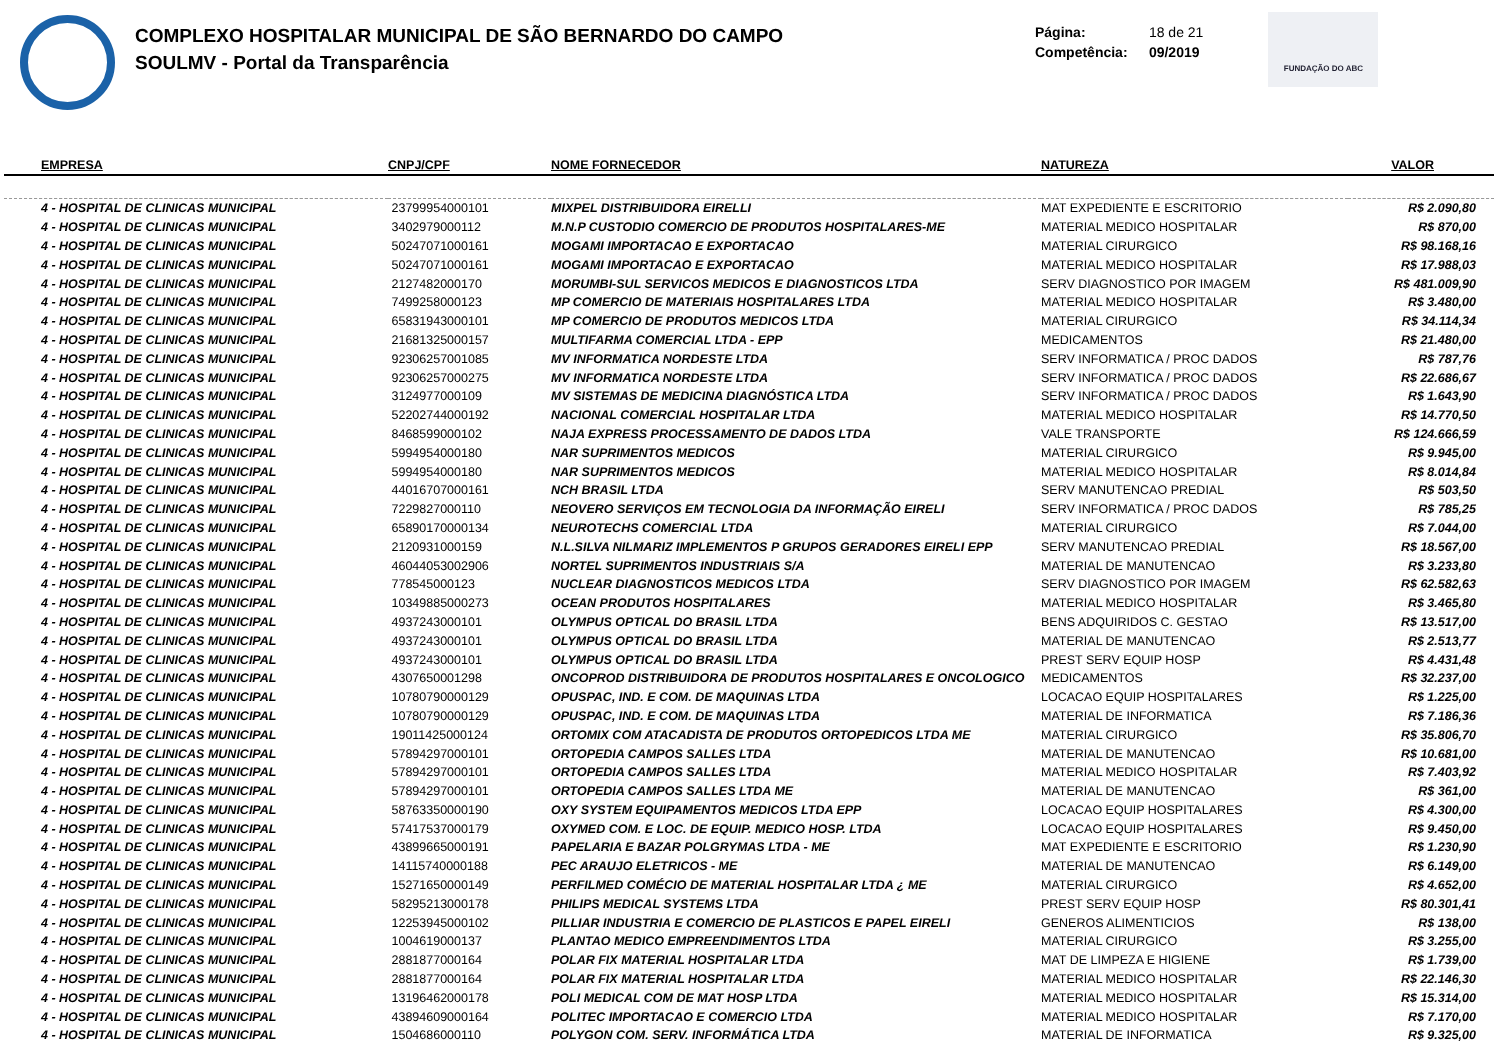COMPLEXO HOSPITALAR MUNICIPAL DE SÃO BERNARDO DO CAMPO
SOULMV - Portal da Transparência
Página: 18 de 21
Competência: 09/2019
FUNDAÇÃO DO ABC
| EMPRESA | CNPJ/CPF | NOME FORNECEDOR | NATUREZA | VALOR |
| --- | --- | --- | --- | --- |
| 4 - HOSPITAL DE CLINICAS MUNICIPAL | 23799954000101 | MIXPEL DISTRIBUIDORA EIRELLI | MAT EXPEDIENTE E ESCRITORIO | R$ 2.090,80 |
| 4 - HOSPITAL DE CLINICAS MUNICIPAL | 3402979000112 | M.N.P CUSTODIO COMERCIO DE PRODUTOS HOSPITALARES-ME | MATERIAL MEDICO HOSPITALAR | R$ 870,00 |
| 4 - HOSPITAL DE CLINICAS MUNICIPAL | 50247071000161 | MOGAMI IMPORTACAO E EXPORTACAO | MATERIAL CIRURGICO | R$ 98.168,16 |
| 4 - HOSPITAL DE CLINICAS MUNICIPAL | 50247071000161 | MOGAMI IMPORTACAO E EXPORTACAO | MATERIAL MEDICO HOSPITALAR | R$ 17.988,03 |
| 4 - HOSPITAL DE CLINICAS MUNICIPAL | 2127482000170 | MORUMBI-SUL SERVICOS MEDICOS E DIAGNOSTICOS LTDA | SERV DIAGNOSTICO POR IMAGEM | R$ 481.009,90 |
| 4 - HOSPITAL DE CLINICAS MUNICIPAL | 7499258000123 | MP COMERCIO DE MATERIAIS HOSPITALARES LTDA | MATERIAL MEDICO HOSPITALAR | R$ 3.480,00 |
| 4 - HOSPITAL DE CLINICAS MUNICIPAL | 65831943000101 | MP COMERCIO DE PRODUTOS MEDICOS LTDA | MATERIAL CIRURGICO | R$ 34.114,34 |
| 4 - HOSPITAL DE CLINICAS MUNICIPAL | 21681325000157 | MULTIFARMA COMERCIAL LTDA - EPP | MEDICAMENTOS | R$ 21.480,00 |
| 4 - HOSPITAL DE CLINICAS MUNICIPAL | 92306257001085 | MV INFORMATICA NORDESTE LTDA | SERV INFORMATICA / PROC DADOS | R$ 787,76 |
| 4 - HOSPITAL DE CLINICAS MUNICIPAL | 92306257000275 | MV INFORMATICA NORDESTE LTDA | SERV INFORMATICA / PROC DADOS | R$ 22.686,67 |
| 4 - HOSPITAL DE CLINICAS MUNICIPAL | 3124977000109 | MV SISTEMAS DE MEDICINA DIAGNÓSTICA LTDA | SERV INFORMATICA / PROC DADOS | R$ 1.643,90 |
| 4 - HOSPITAL DE CLINICAS MUNICIPAL | 52202744000192 | NACIONAL COMERCIAL HOSPITALAR LTDA | MATERIAL MEDICO HOSPITALAR | R$ 14.770,50 |
| 4 - HOSPITAL DE CLINICAS MUNICIPAL | 8468599000102 | NAJA EXPRESS PROCESSAMENTO DE DADOS LTDA | VALE TRANSPORTE | R$ 124.666,59 |
| 4 - HOSPITAL DE CLINICAS MUNICIPAL | 5994954000180 | NAR SUPRIMENTOS MEDICOS | MATERIAL CIRURGICO | R$ 9.945,00 |
| 4 - HOSPITAL DE CLINICAS MUNICIPAL | 5994954000180 | NAR SUPRIMENTOS MEDICOS | MATERIAL MEDICO HOSPITALAR | R$ 8.014,84 |
| 4 - HOSPITAL DE CLINICAS MUNICIPAL | 44016707000161 | NCH BRASIL LTDA | SERV MANUTENCAO PREDIAL | R$ 503,50 |
| 4 - HOSPITAL DE CLINICAS MUNICIPAL | 7229827000110 | NEOVERO SERVIÇOS EM TECNOLOGIA DA INFORMAÇÃO EIRELI | SERV INFORMATICA / PROC DADOS | R$ 785,25 |
| 4 - HOSPITAL DE CLINICAS MUNICIPAL | 65890170000134 | NEUROTECHS COMERCIAL LTDA | MATERIAL CIRURGICO | R$ 7.044,00 |
| 4 - HOSPITAL DE CLINICAS MUNICIPAL | 2120931000159 | N.L.SILVA NILMARIZ IMPLEMENTOS P GRUPOS GERADORES EIRELI EPP | SERV MANUTENCAO PREDIAL | R$ 18.567,00 |
| 4 - HOSPITAL DE CLINICAS MUNICIPAL | 46044053002906 | NORTEL SUPRIMENTOS INDUSTRIAIS S/A | MATERIAL DE MANUTENCAO | R$ 3.233,80 |
| 4 - HOSPITAL DE CLINICAS MUNICIPAL | 778545000123 | NUCLEAR DIAGNOSTICOS MEDICOS LTDA | SERV DIAGNOSTICO POR IMAGEM | R$ 62.582,63 |
| 4 - HOSPITAL DE CLINICAS MUNICIPAL | 10349885000273 | OCEAN PRODUTOS HOSPITALARES | MATERIAL MEDICO HOSPITALAR | R$ 3.465,80 |
| 4 - HOSPITAL DE CLINICAS MUNICIPAL | 4937243000101 | OLYMPUS OPTICAL DO BRASIL LTDA | BENS ADQUIRIDOS C. GESTAO | R$ 13.517,00 |
| 4 - HOSPITAL DE CLINICAS MUNICIPAL | 4937243000101 | OLYMPUS OPTICAL DO BRASIL LTDA | MATERIAL DE MANUTENCAO | R$ 2.513,77 |
| 4 - HOSPITAL DE CLINICAS MUNICIPAL | 4937243000101 | OLYMPUS OPTICAL DO BRASIL LTDA | PREST SERV EQUIP HOSP | R$ 4.431,48 |
| 4 - HOSPITAL DE CLINICAS MUNICIPAL | 4307650001298 | ONCOPROD DISTRIBUIDORA DE PRODUTOS HOSPITALARES E ONCOLOGICO | MEDICAMENTOS | R$ 32.237,00 |
| 4 - HOSPITAL DE CLINICAS MUNICIPAL | 10780790000129 | OPUSPAC, IND. E COM. DE MAQUINAS LTDA | LOCACAO EQUIP HOSPITALARES | R$ 1.225,00 |
| 4 - HOSPITAL DE CLINICAS MUNICIPAL | 10780790000129 | OPUSPAC, IND. E COM. DE MAQUINAS LTDA | MATERIAL DE INFORMATICA | R$ 7.186,36 |
| 4 - HOSPITAL DE CLINICAS MUNICIPAL | 19011425000124 | ORTOMIX COM ATACADISTA DE PRODUTOS ORTOPEDICOS LTDA ME | MATERIAL CIRURGICO | R$ 35.806,70 |
| 4 - HOSPITAL DE CLINICAS MUNICIPAL | 57894297000101 | ORTOPEDIA CAMPOS SALLES LTDA | MATERIAL DE MANUTENCAO | R$ 10.681,00 |
| 4 - HOSPITAL DE CLINICAS MUNICIPAL | 57894297000101 | ORTOPEDIA CAMPOS SALLES LTDA | MATERIAL MEDICO HOSPITALAR | R$ 7.403,92 |
| 4 - HOSPITAL DE CLINICAS MUNICIPAL | 57894297000101 | ORTOPEDIA CAMPOS SALLES LTDA ME | MATERIAL DE MANUTENCAO | R$ 361,00 |
| 4 - HOSPITAL DE CLINICAS MUNICIPAL | 58763350000190 | OXY SYSTEM EQUIPAMENTOS MEDICOS LTDA EPP | LOCACAO EQUIP HOSPITALARES | R$ 4.300,00 |
| 4 - HOSPITAL DE CLINICAS MUNICIPAL | 57417537000179 | OXYMED COM. E LOC. DE EQUIP. MEDICO HOSP. LTDA | LOCACAO EQUIP HOSPITALARES | R$ 9.450,00 |
| 4 - HOSPITAL DE CLINICAS MUNICIPAL | 43899665000191 | PAPELARIA E BAZAR POLGRYMAS LTDA - ME | MAT EXPEDIENTE E ESCRITORIO | R$ 1.230,90 |
| 4 - HOSPITAL DE CLINICAS MUNICIPAL | 14115740000188 | PEC ARAUJO ELETRICOS - ME | MATERIAL DE MANUTENCAO | R$ 6.149,00 |
| 4 - HOSPITAL DE CLINICAS MUNICIPAL | 15271650000149 | PERFILMED COMÉCIO DE MATERIAL HOSPITALAR LTDA ¿ ME | MATERIAL CIRURGICO | R$ 4.652,00 |
| 4 - HOSPITAL DE CLINICAS MUNICIPAL | 58295213000178 | PHILIPS MEDICAL SYSTEMS LTDA | PREST SERV EQUIP HOSP | R$ 80.301,41 |
| 4 - HOSPITAL DE CLINICAS MUNICIPAL | 12253945000102 | PILLIAR INDUSTRIA E COMERCIO DE PLASTICOS E PAPEL EIRELI | GENEROS ALIMENTICIOS | R$ 138,00 |
| 4 - HOSPITAL DE CLINICAS MUNICIPAL | 1004619000137 | PLANTAO MEDICO EMPREENDIMENTOS LTDA | MATERIAL CIRURGICO | R$ 3.255,00 |
| 4 - HOSPITAL DE CLINICAS MUNICIPAL | 2881877000164 | POLAR FIX MATERIAL HOSPITALAR LTDA | MAT DE LIMPEZA E HIGIENE | R$ 1.739,00 |
| 4 - HOSPITAL DE CLINICAS MUNICIPAL | 2881877000164 | POLAR FIX MATERIAL HOSPITALAR LTDA | MATERIAL MEDICO HOSPITALAR | R$ 22.146,30 |
| 4 - HOSPITAL DE CLINICAS MUNICIPAL | 13196462000178 | POLI MEDICAL COM DE MAT HOSP LTDA | MATERIAL MEDICO HOSPITALAR | R$ 15.314,00 |
| 4 - HOSPITAL DE CLINICAS MUNICIPAL | 43894609000164 | POLITEC IMPORTACAO E COMERCIO LTDA | MATERIAL MEDICO HOSPITALAR | R$ 7.170,00 |
| 4 - HOSPITAL DE CLINICAS MUNICIPAL | 1504686000110 | POLYGON COM. SERV. INFORMÁTICA LTDA | MATERIAL DE INFORMATICA | R$ 9.325,00 |